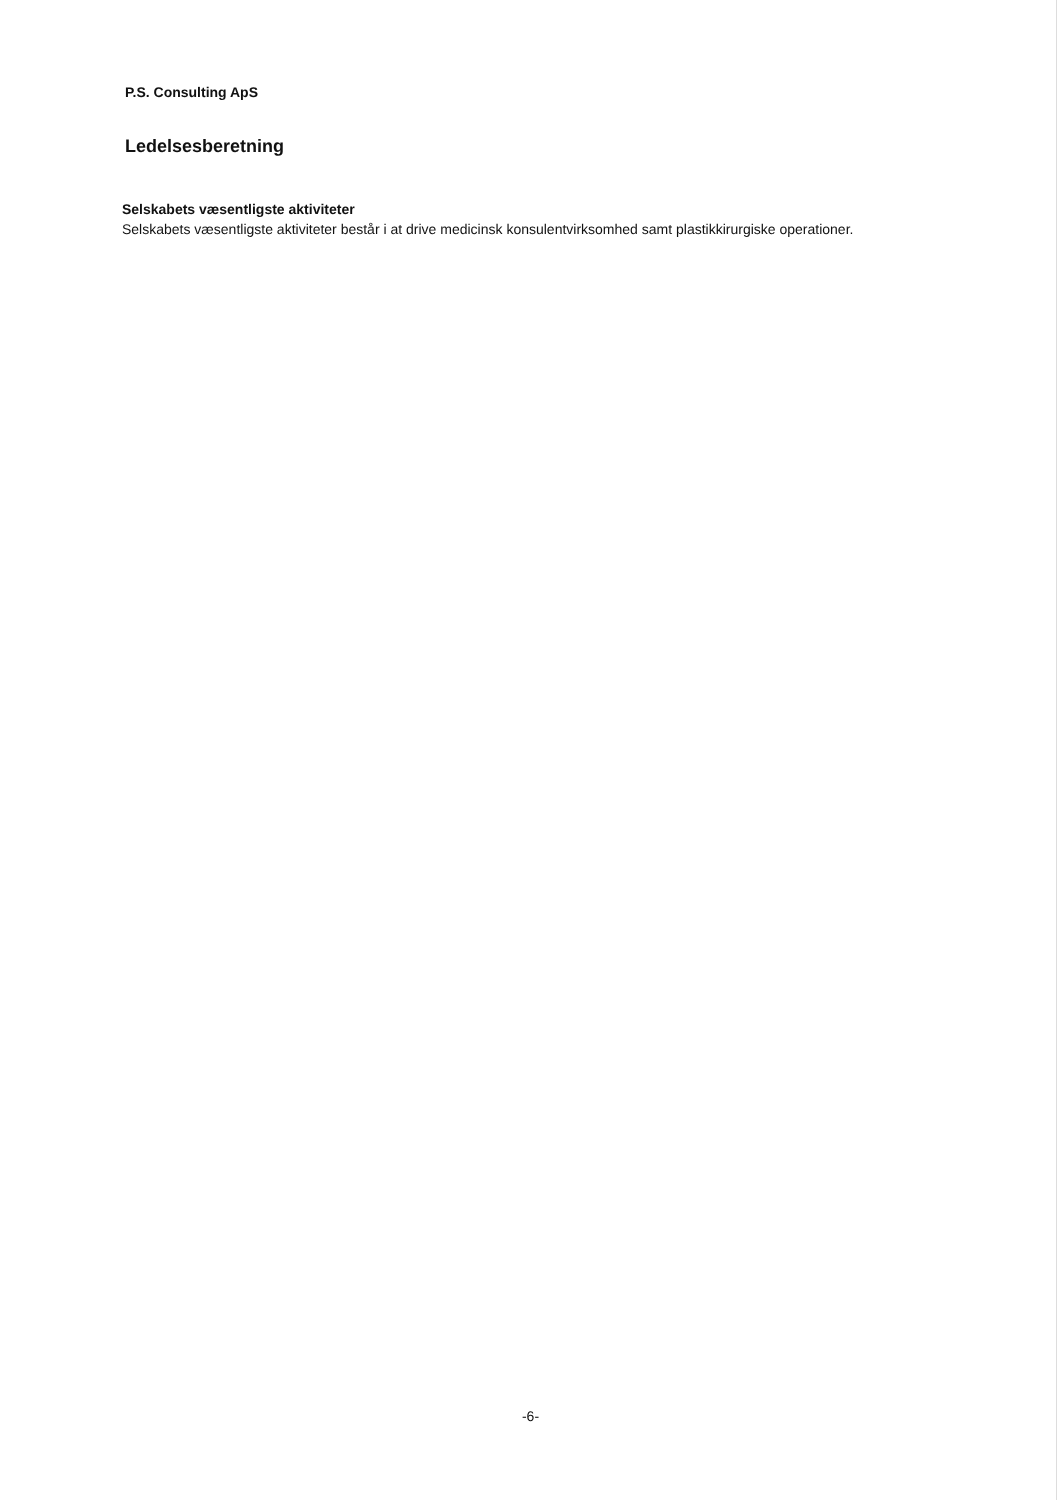P.S. Consulting ApS
Ledelsesberetning
Selskabets væsentligste aktiviteter
Selskabets væsentligste aktiviteter består i at drive medicinsk konsulentvirksomhed samt plastikkirurgiske operationer.
-6-